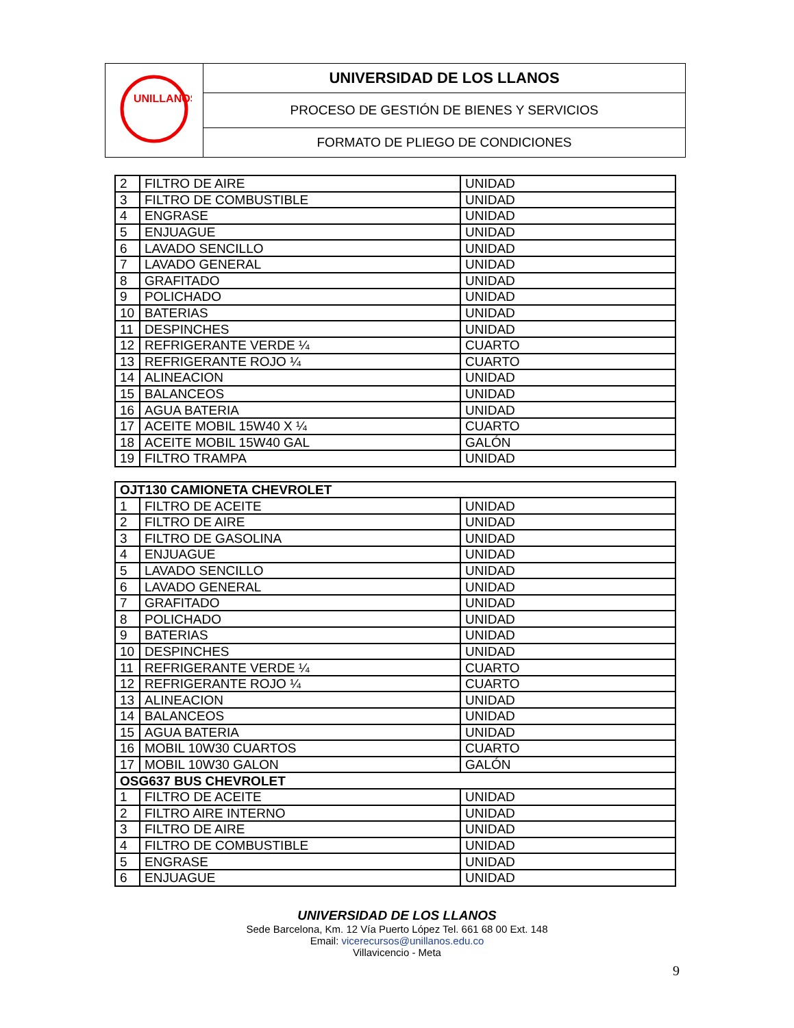| UNILLANOS | UNIVERSIDAD DE LOS LLANOS |
| | PROCESO DE GESTIÓN DE BIENES Y SERVICIOS |
| | FORMATO DE PLIEGO DE CONDICIONES |
| 2 | FILTRO DE AIRE | UNIDAD |
| 3 | FILTRO DE COMBUSTIBLE | UNIDAD |
| 4 | ENGRASE | UNIDAD |
| 5 | ENJUAGUE | UNIDAD |
| 6 | LAVADO SENCILLO | UNIDAD |
| 7 | LAVADO GENERAL | UNIDAD |
| 8 | GRAFITADO | UNIDAD |
| 9 | POLICHADO | UNIDAD |
| 10 | BATERIAS | UNIDAD |
| 11 | DESPINCHES | UNIDAD |
| 12 | REFRIGERANTE VERDE ¼ | CUARTO |
| 13 | REFRIGERANTE ROJO ¼ | CUARTO |
| 14 | ALINEACION | UNIDAD |
| 15 | BALANCEOS | UNIDAD |
| 16 | AGUA BATERIA | UNIDAD |
| 17 | ACEITE MOBIL 15W40 X ¼ | CUARTO |
| 18 | ACEITE MOBIL 15W40 GAL | GALÓN |
| 19 | FILTRO TRAMPA | UNIDAD |
| OJT130 CAMIONETA CHEVROLET | | |
| 1 | FILTRO DE ACEITE | UNIDAD |
| 2 | FILTRO DE AIRE | UNIDAD |
| 3 | FILTRO DE GASOLINA | UNIDAD |
| 4 | ENJUAGUE | UNIDAD |
| 5 | LAVADO SENCILLO | UNIDAD |
| 6 | LAVADO GENERAL | UNIDAD |
| 7 | GRAFITADO | UNIDAD |
| 8 | POLICHADO | UNIDAD |
| 9 | BATERIAS | UNIDAD |
| 10 | DESPINCHES | UNIDAD |
| 11 | REFRIGERANTE VERDE ¼ | CUARTO |
| 12 | REFRIGERANTE ROJO ¼ | CUARTO |
| 13 | ALINEACION | UNIDAD |
| 14 | BALANCEOS | UNIDAD |
| 15 | AGUA BATERIA | UNIDAD |
| 16 | MOBIL 10W30 CUARTOS | CUARTO |
| 17 | MOBIL 10W30 GALON | GALÓN |
| OSG637 BUS CHEVROLET | | |
| 1 | FILTRO DE ACEITE | UNIDAD |
| 2 | FILTRO AIRE INTERNO | UNIDAD |
| 3 | FILTRO DE AIRE | UNIDAD |
| 4 | FILTRO DE COMBUSTIBLE | UNIDAD |
| 5 | ENGRASE | UNIDAD |
| 6 | ENJUAGUE | UNIDAD |
UNIVERSIDAD DE LOS LLANOS
Sede Barcelona, Km. 12 Vía Puerto López Tel. 661 68 00 Ext. 148
Email: vicerecursos@unillanos.edu.co
Villavicencio - Meta
9